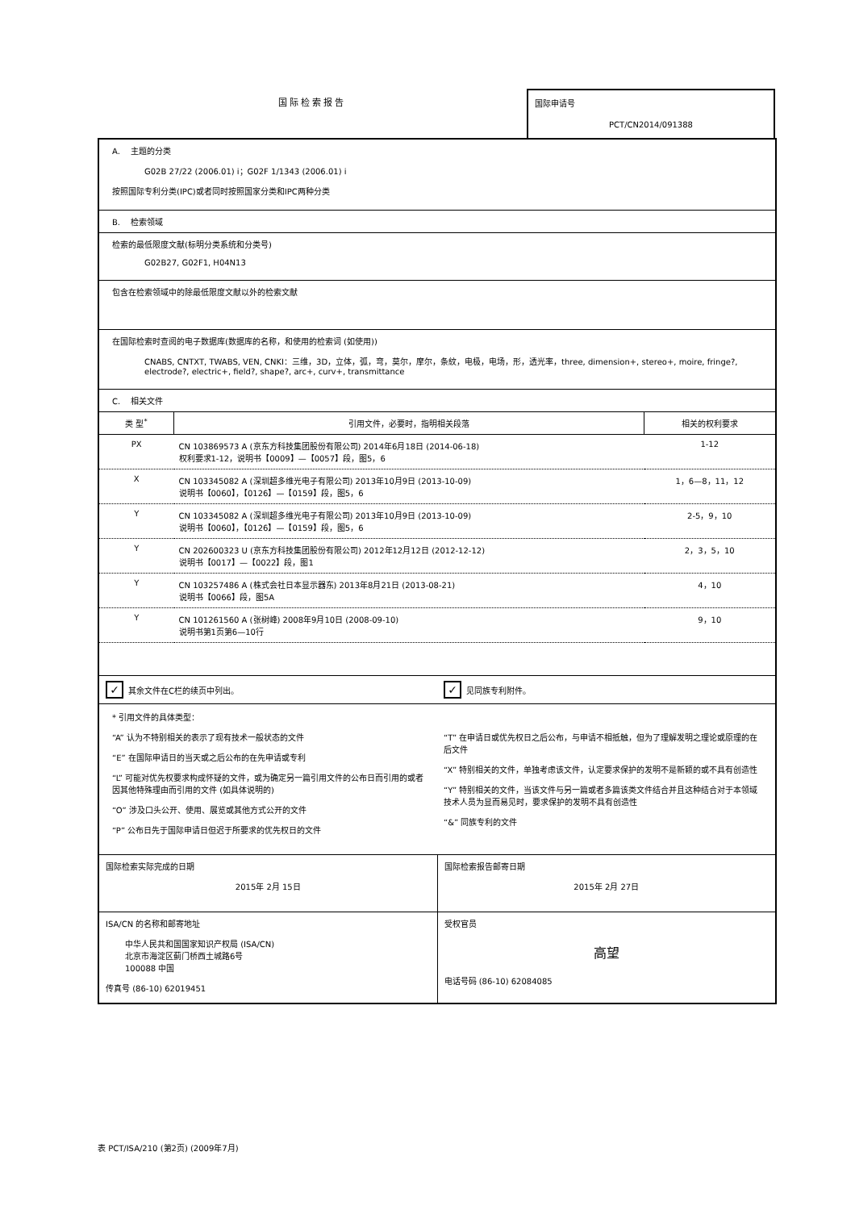国际检索报告 国际申请号
PCT/CN2014/091388
A. 主题的分类
G02B 27/22 (2006.01) i；G02F 1/1343 (2006.01) i
按照国际专利分类(IPC)或者同时按照国家分类和IPC两种分类
B. 检索领域
检索的最低限度文献(标明分类系统和分类号)
G02B27, G02F1, H04N13
包含在检索领域中的除最低限度文献以外的检索文献
在国际检索时查阅的电子数据库(数据库的名称，和使用的检索词 (如使用))
CNABS, CNTXT, TWABS, VEN, CNKI：三维，3D，立体，弧，弯，莫尔，摩尔，条紋，电极，电场，形，透光率，three, dimension+, stereo+, moire, fringe?, electrode?, electric+, field?, shape?, arc+, curv+, transmittance
C. 相关文件
| 类 型<sup>*</sup> | 引用文件，必要时，指明相关段落 | 相关的权利要求 |
| --- | --- | --- |
| PX | CN 103869573 A (京东方科技集团股份有限公司) 2014年6月18日 (2014-06-18) 权利要求1-12，说明书【0009】—【0057】段，图5，6 | 1-12 |
| X | CN 103345082 A (深圳超多维光电子有限公司) 2013年10月9日 (2013-10-09) 说明书【0060】，【0126】—【0159】段，图5，6 | 1，6—8，11，12 |
| Y | CN 103345082 A (深圳超多维光电子有限公司) 2013年10月9日 (2013-10-09) 说明书【0060】，【0126】—【0159】段，图5，6 | 2-5，9，10 |
| Y | CN 202600323 U (京东方科技集团股份有限公司) 2012年12月12日 (2012-12-12) 说明书【0017】—【0022】段，图1 | 2，3，5，10 |
| Y | CN 103257486 A (株式会社日本显示器东) 2013年8月21日 (2013-08-21) 说明书【0066】段，图5A | 4，10 |
| Y | CN 101261560 A (张树峰) 2008年9月10日 (2008-09-10) 说明书第1页第6—10行 | 9，10 |
✓ 其余文件在C栏的续页中列出。
✓ 见同族专利附件。
* 引用文件的具体类型：
“A” 认为不特别相关的表示了现有技术一般状态的文件
“E” 在国际申请日的当天或之后公布的在先申请或专利
“L” 可能对优先权要求构成怀疑的文件，或为确定另一篇引用文件的公布日而引用的或者因其他特殊理由而引用的文件 (如具体说明的)
“O” 涉及口头公开、使用、展览或其他方式公开的文件
“P” 公布日先于国际申请日但迟于所要求的优先权日的文件
“T” 在申请日或优先权日之后公布，与申请不相抵触，但为了理解发明之理论或原理的在后文件
“X” 特别相关的文件，单独考虑该文件，认定要求保护的发明不是新颖的或不具有创造性
“Y” 特别相关的文件，当该文件与另一篇或者多篇该类文件结合并且这种结合对于本领域技术人员为显而易见时，要求保护的发明不具有创造性
“&” 同族专利的文件
国际检索实际完成的日期
2015年 2月 15日
国际检索报告邮寄日期
2015年 2月 27日
ISA/CN 的名称和邮寄地址
中华人民共和国国家知识产权局 (ISA/CN)
北京市海淀区蓟门桥西土城路6号
100088 中国
传真号 (86-10) 62019451
受权官员
高望
电话号码 (86-10) 62084085
表 PCT/ISA/210 (第2页) (2009年7月)